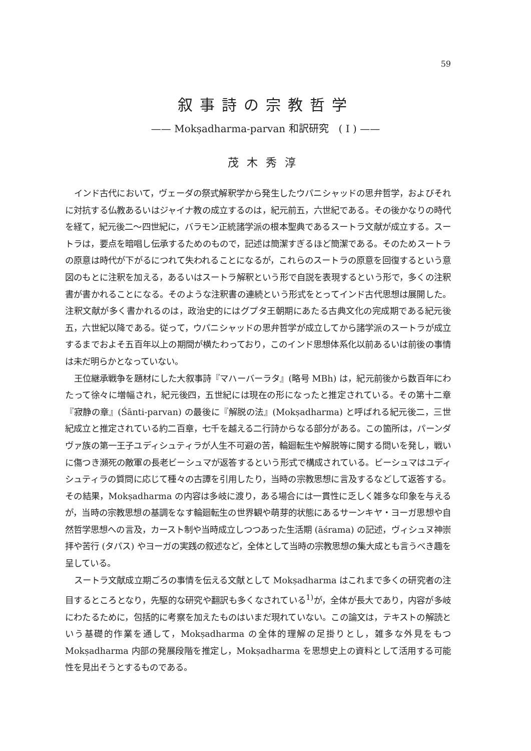59
叙事詩の宗教哲学
—— Mokṣadharma-parvan 和訳研究　( I ) ——
茂木秀淳
インド古代において，ヴェーダの祭式解釈学から発生したウパニシャッドの思弁哲学，およびそれに対抗する仏教あるいはジャイナ教の成立するのは，紀元前五，六世紀である。その後かなりの時代を経て，紀元後二〜四世紀に，バラモン正統諸学派の根本聖典であるスートラ文献が成立する。スートラは，要点を暗唱し伝承するためのもので，記述は簡潔すぎるほど簡潔である。そのためスートラの原意は時代が下がるにつれて失われることになるが，これらのスートラの原意を回復するという意図のもとに注釈を加える，あるいはスートラ解釈という形で自説を表現するという形で，多くの注釈書が書かれることになる。そのような注釈書の連続という形式をとってインド古代思想は展開した。注釈文献が多く書かれるのは，政治史的にはグプタ王朝期にあたる古典文化の完成期である紀元後五，六世紀以降である。従って，ウパニシャッドの思弁哲学が成立してから諸学派のスートラが成立するまでおよそ五百年以上の期間が横たわっており，このインド思想体系化以前あるいは前後の事情は未だ明らかとなっていない。
王位継承戦争を題材にした大叙事詩『マハーバーラタ』(略号 MBh) は，紀元前後から数百年にわたって徐々に増幅され，紀元後四，五世紀には現在の形になったと推定されている。その第十二章『寂静の章』(Śānti-parvan) の最後に『解脱の法』(Mokṣadharma) と呼ばれる紀元後二，三世紀成立と推定されている約二百章，七千を越える二行詩からなる部分がある。この箇所は，パーンダヴァ族の第一王子ユディシュティラが人生不可避の苦，輪廻転生や解脱等に関する問いを発し，戦いに傷つき瀕死の敵軍の長老ビーシュマが返答するという形式で構成されている。ビーシュマはユディシュティラの質問に応じて種々の古譚を引用したり，当時の宗教思想に言及するなどして返答する。その結果，Mokṣadharma の内容は多岐に渡り，ある場合には一貫性に乏しく雑多な印象を与えるが，当時の宗教思想の基調をなす輪廻転生の世界観や萌芽的状態にあるサーンキヤ・ヨーガ思想や自然哲学思想への言及，カースト制や当時成立しつつあった生活期 (āśrama) の記述，ヴィシュヌ神崇拝や苦行 (タパス) やヨーガの実践の叙述など，全体として当時の宗教思想の集大成とも言うべき趣を呈している。
スートラ文献成立期ごろの事情を伝える文献として Mokṣadharma はこれまで多くの研究者の注目するところとなり，先駆的な研究や翻訳も多くなされている<sup>1)</sup>が，全体が長大であり，内容が多岐にわたるために，包括的に考察を加えたものはいまだ現れていない。この論文は，テキストの解読という基礎的作業を通して，Mokṣadharma の全体的理解の足掛りとし，雑多な外見をもつ Mokṣadharma 内部の発展段階を推定し，Mokṣadharma を思想史上の資料として活用する可能性を見出そうとするものである。